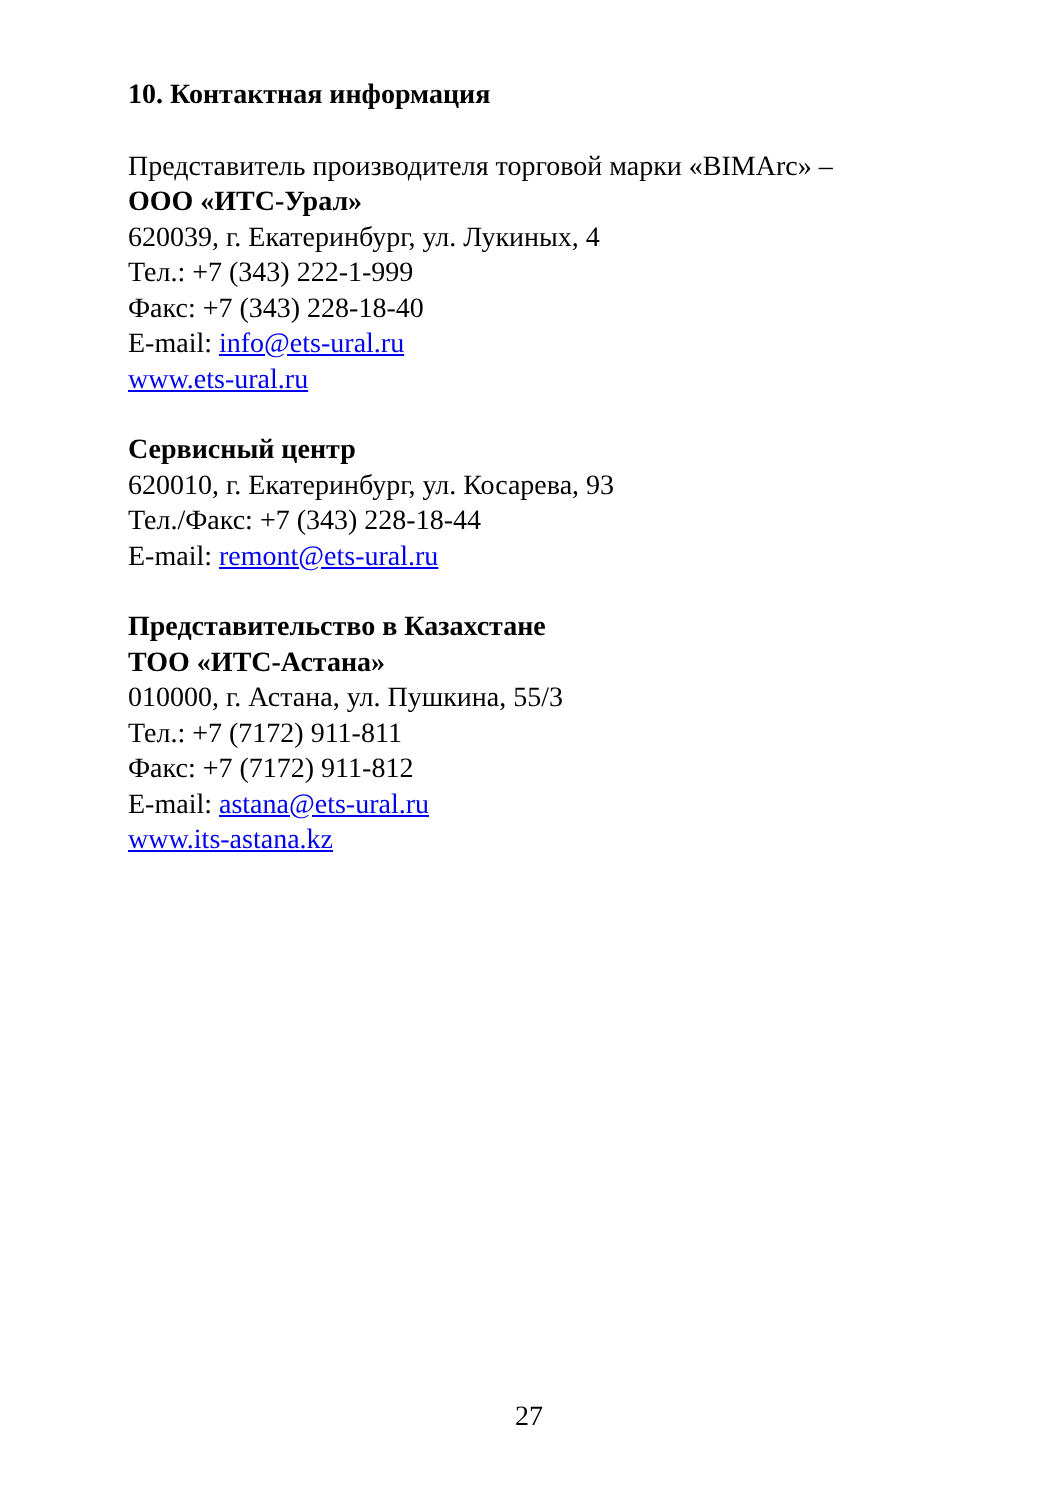10. Контактная информация
Представитель производителя торговой марки «BIMArc» –
ООО «ИТС-Урал»
620039, г. Екатеринбург, ул. Лукиных, 4
Тел.: +7 (343) 222-1-999
Факс: +7 (343) 228-18-40
E-mail: info@ets-ural.ru
www.ets-ural.ru
Сервисный центр
620010, г. Екатеринбург, ул. Косарева, 93
Тел./Факс: +7 (343) 228-18-44
E-mail: remont@ets-ural.ru
Представительство в Казахстане
ТОО «ИТС-Астана»
010000, г. Астана, ул. Пушкина, 55/3
Тел.: +7 (7172) 911-811
Факс: +7 (7172) 911-812
E-mail: astana@ets-ural.ru
www.its-astana.kz
27